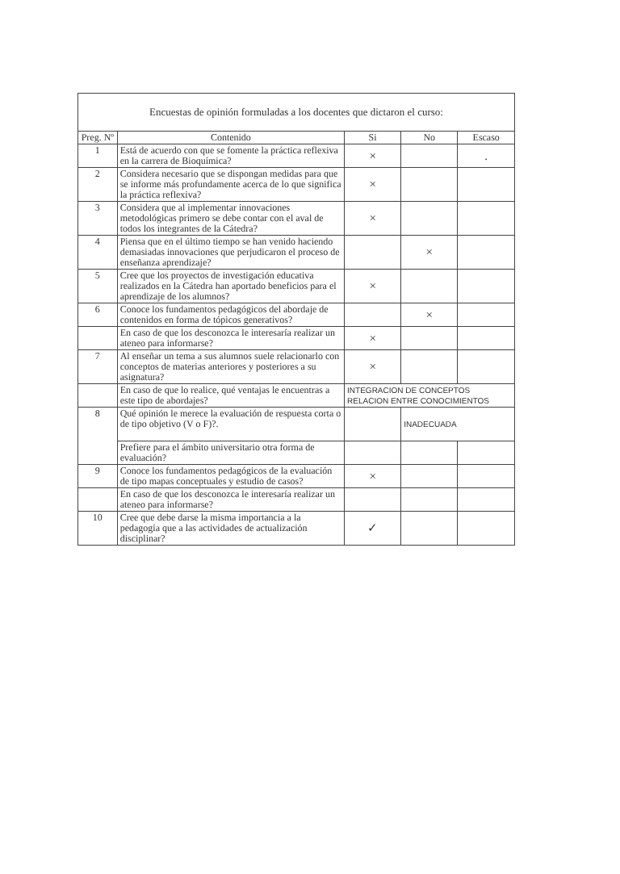Encuestas de opinión formuladas a los docentes que dictaron el curso:
| Preg. Nº | Contenido | Si | No | Escaso |
| --- | --- | --- | --- | --- |
| 1 | Está de acuerdo con que se fomente la práctica reflexiva en la carrera de Bioquímica? | × | | . |
| 2 | Considera necesario que se dispongan medidas para que se informe más profundamente acerca de lo que significa la práctica reflexiva? | × | | |
| 3 | Considera que al implementar innovaciones metodológicas primero se debe contar con el aval de todos los integrantes de la Cátedra? | × | | |
| 4 | Piensa que en el último tiempo se han venido haciendo demasiadas innovaciones que perjudicaron el proceso de enseñanza aprendizaje? | | × | |
| 5 | Cree que los proyectos de investigación educativa realizados en la Cátedra han aportado beneficios para el aprendizaje de los alumnos? | × | | |
| 6 | Conoce los fundamentos pedagógicos del abordaje de contenidos en forma de tópicos generativos? | | × | |
| | En caso de que los desconozca le interesaría realizar un ateneo para informarse? | × | | |
| 7 | Al enseñar un tema a sus alumnos suele relacionarlo con conceptos de materias anteriores y posteriores a su asignatura? | × | | |
| | En caso de que lo realice, qué ventajas le encuentras a este tipo de abordajes? | INTEGRACION DE CONCEPTOS RELACION ENTRE CONOCIMIENTOS | | |
| 8 | Qué opinión le merece la evaluación de respuesta corta o de tipo objetivo (V o F)?. | | INADECUADA | |
| | Prefiere para el ámbito universitario otra forma de evaluación? | | | |
| 9 | Conoce los fundamentos pedagógicos de la evaluación de tipo mapas conceptuales y estudio de casos? | × | | |
| | En caso de que los desconozca le interesaría realizar un ateneo para informarse? | | | |
| 10 | Cree que debe darse la misma importancia a la pedagogía que a las actividades de actualización disciplinar? | ✓ | | |